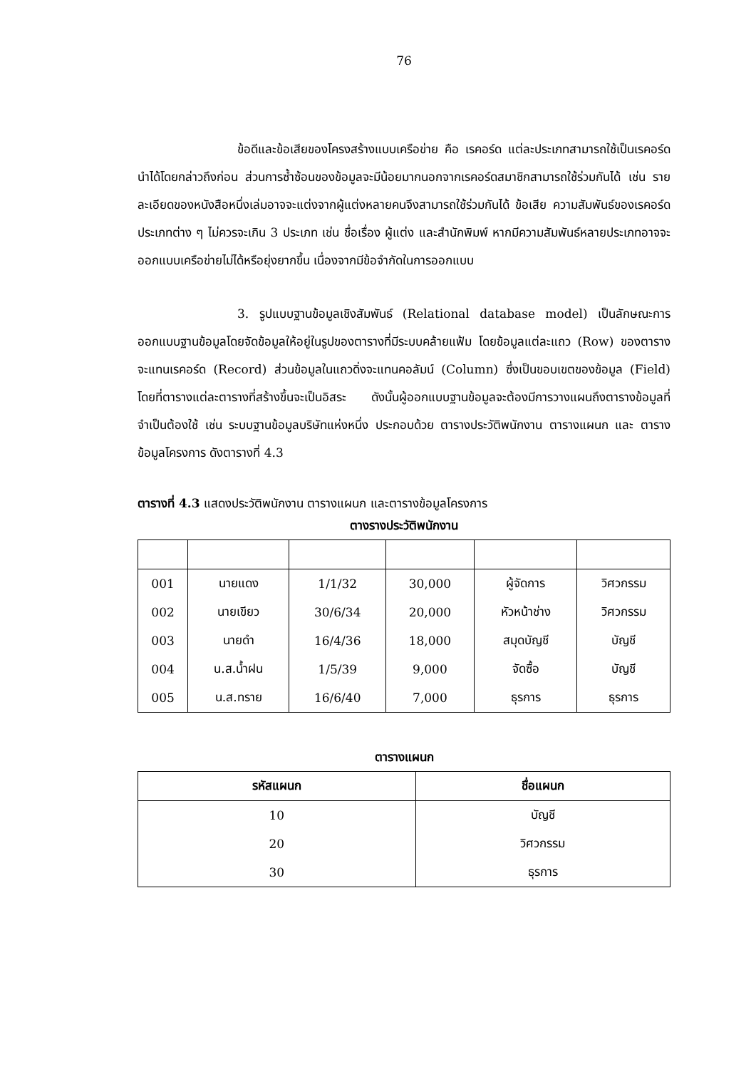76
ข้อดีและข้อเสียของโครงสร้างแบบเครือข่าย คือ เรคอร์ด แต่ละประเภทสามารถใช้เป็นเรคอร์ดนำได้โดยกล่าวถึงก่อน ส่วนการซ้ำซ้อนของข้อมูลจะมีน้อยมากนอกจากเรคอร์ดสมาชิกสามารถใช้ร่วมกันได้ เช่น รายละเอียดของหนังสือหนึ่งเล่มอาจจะแต่งจากผู้แต่งหลายคนจึงสามารถใช้ร่วมกันได้ ข้อเสีย ความสัมพันธ์ของเรคอร์ดประเภทต่าง ๆ ไม่ควรจะเกิน 3 ประเภท เช่น ชื่อเรื่อง ผู้แต่ง และสำนักพิมพ์ หากมีความสัมพันธ์หลายประเภทอาจจะออกแบบเครือข่ายไม่ได้หรือยุ่งยากขึ้น เนื่องจากมีข้อจำกัดในการออกแบบ
3. รูปแบบฐานข้อมูลเชิงสัมพันธ์ (Relational database model) เป็นลักษณะการออกแบบฐานข้อมูลโดยจัดข้อมูลให้อยู่ในรูปของตารางที่มีระบบคล้ายแฟ้ม โดยข้อมูลแต่ละแถว (Row) ของตารางจะแทนเรคอร์ด (Record) ส่วนข้อมูลในแถวดิ่งจะแทนคอลัมน์ (Column) ซึ่งเป็นขอบเขตของข้อมูล (Field) โดยที่ตารางแต่ละตารางที่สร้างขึ้นจะเป็นอิสระ ดังนั้นผู้ออกแบบฐานข้อมูลจะต้องมีการวางแผนถึงตารางข้อมูลที่จำเป็นต้องใช้ เช่น ระบบฐานข้อมูลบริษัทแห่งหนึ่ง ประกอบด้วย ตารางประวัติพนักงาน ตารางแผนก และ ตารางข้อมูลโครงการ ดังตารางที่ 4.3
ตารางที่ 4.3 แสดงประวัติพนักงาน ตารางแผนก และตารางข้อมูลโครงการ
ตางรางประวัติพนักงาน
| 001 | นายแดง | 1/1/32 | 30,000 | ผู้จัดการ | วิศวกรรม |
| 002 | นายเขียว | 30/6/34 | 20,000 | หัวหน้าช่าง | วิศวกรรม |
| 003 | นายดำ | 16/4/36 | 18,000 | สมุดบัญชี | บัญชี |
| 004 | น.ส.น้ำฝน | 1/5/39 | 9,000 | จัดซื้อ | บัญชี |
| 005 | น.ส.ทราย | 16/6/40 | 7,000 | ธุรการ | ธุรการ |
ตารางแผนก
| รหัสแผนก | ชื่อแผนก |
| --- | --- |
| 10 | บัญชี |
| 20 | วิศวกรรม |
| 30 | ธุรการ |